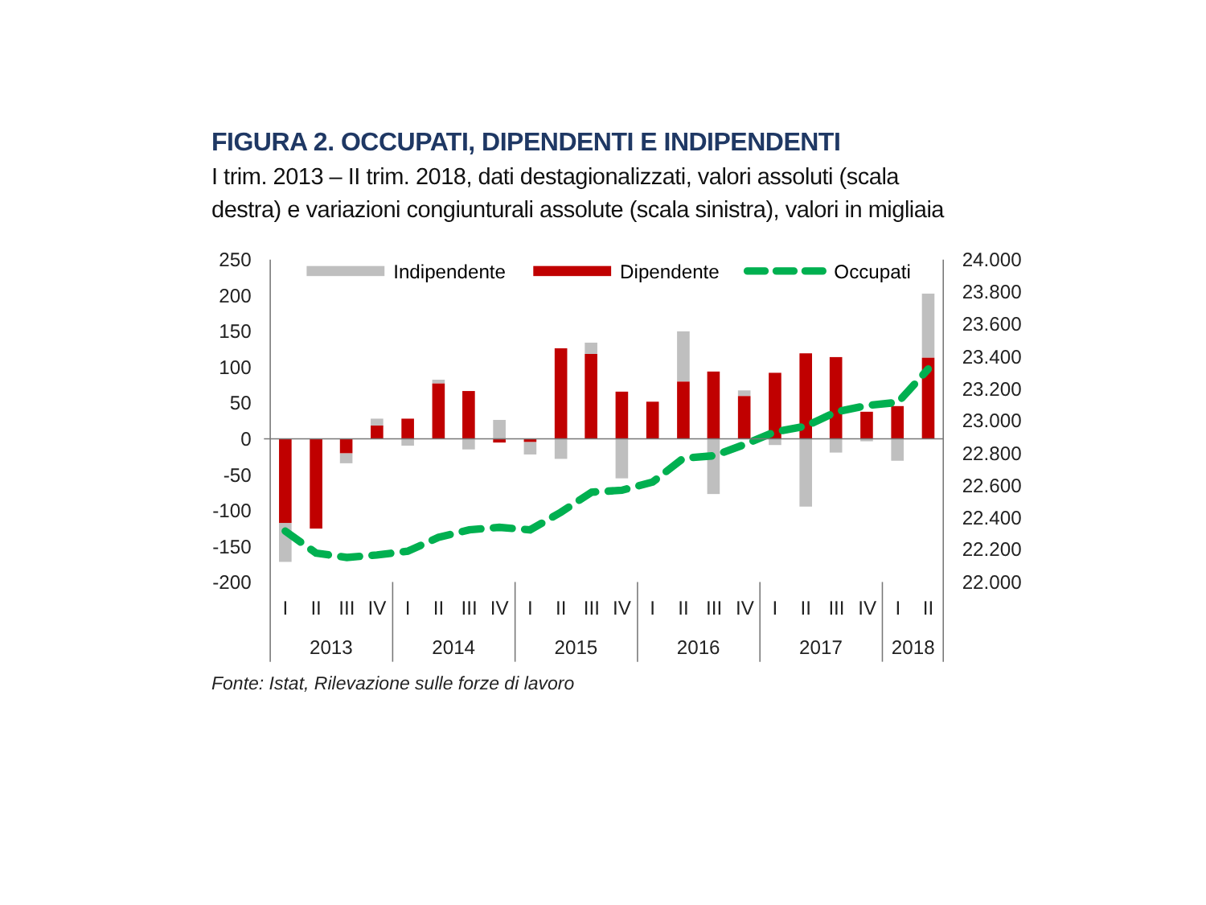FIGURA 2. OCCUPATI, DIPENDENTI E INDIPENDENTI
I trim. 2013 – II trim. 2018, dati destagionalizzati, valori assoluti (scala
destra) e variazioni congiunturali assolute (scala sinistra), valori in migliaia
250
200
150
100
50
0
-50
-100
-150
-200
24.000
23.800
23.600
23.400
23.200
23.000
22.800
22.600
22.400
22.200
22.000
Indipendente
Dipendente
Occupati
I
II
III
IV
I
II
III
IV
I
II
III
IV
I
II
III
IV
I
II
III
IV
I
II
2013
2014
2015
2016
2017
2018
Fonte: Istat, Rilevazione sulle forze di lavoro